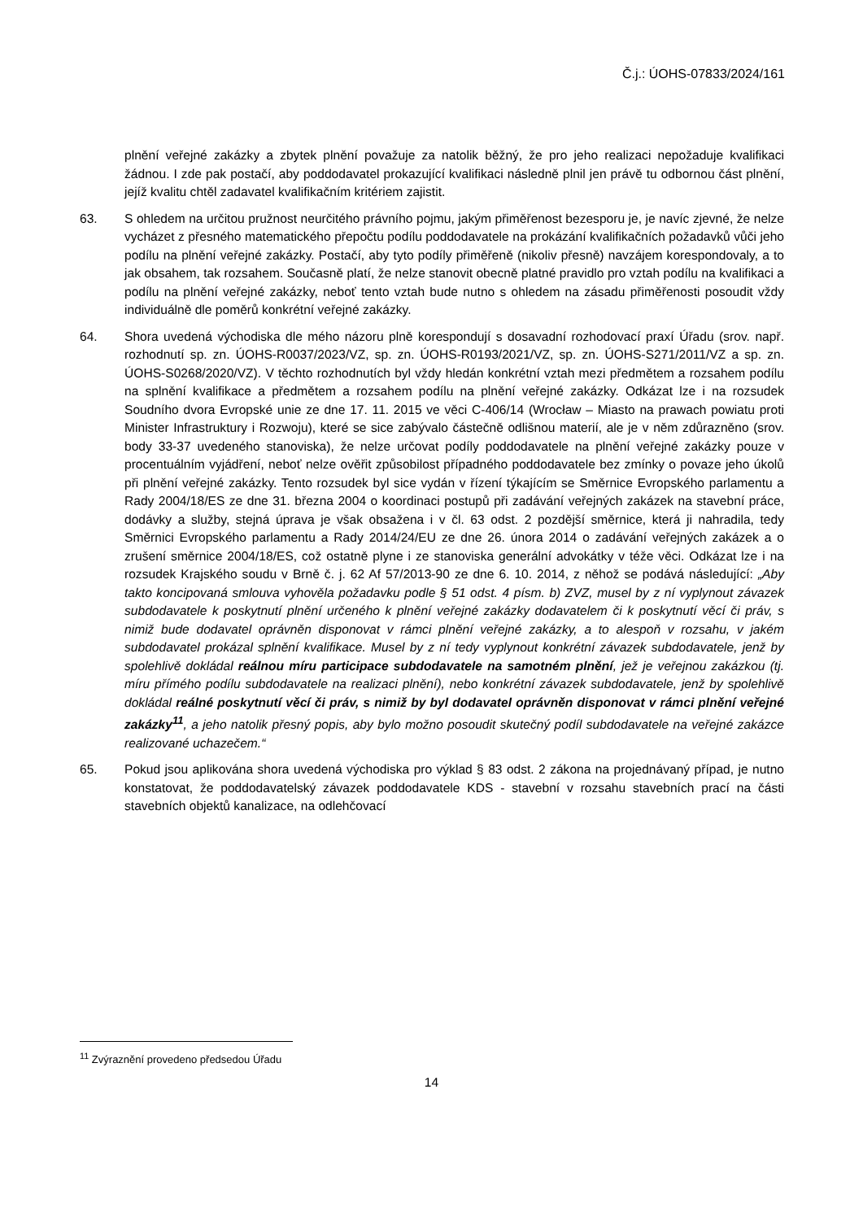Č.j.: ÚOHS-07833/2024/161
plnění veřejné zakázky a zbytek plnění považuje za natolik běžný, že pro jeho realizaci nepožaduje kvalifikaci žádnou. I zde pak postačí, aby poddodavatel prokazující kvalifikaci následně plnil jen právě tu odbornou část plnění, jejíž kvalitu chtěl zadavatel kvalifikačním kritériem zajistit.
63. S ohledem na určitou pružnost neurčitého právního pojmu, jakým přiměřenost bezesporu je, je navíc zjevné, že nelze vycházet z přesného matematického přepočtu podílu poddodavatele na prokázání kvalifikačních požadavků vůči jeho podílu na plnění veřejné zakázky. Postačí, aby tyto podíly přiměřeně (nikoliv přesně) navzájem korespondovaly, a to jak obsahem, tak rozsahem. Současně platí, že nelze stanovit obecně platné pravidlo pro vztah podílu na kvalifikaci a podílu na plnění veřejné zakázky, neboť tento vztah bude nutno s ohledem na zásadu přiměřenosti posoudit vždy individuálně dle poměrů konkrétní veřejné zakázky.
64. Shora uvedená východiska dle mého názoru plně korespondují s dosavadní rozhodovací praxí Úřadu (srov. např. rozhodnutí sp. zn. ÚOHS-R0037/2023/VZ, sp. zn. ÚOHS-R0193/2021/VZ, sp. zn. ÚOHS-S271/2011/VZ a sp. zn. ÚOHS-S0268/2020/VZ). V těchto rozhodnutích byl vždy hledán konkrétní vztah mezi předmětem a rozsahem podílu na splnění kvalifikace a předmětem a rozsahem podílu na plnění veřejné zakázky. Odkázat lze i na rozsudek Soudního dvora Evropské unie ze dne 17. 11. 2015 ve věci C-406/14 (Wrocław – Miasto na prawach powiatu proti Minister Infrastruktury i Rozwoju), které se sice zabývalo částečně odlišnou materií, ale je v něm zdůrazněno (srov. body 33-37 uvedeného stanoviska), že nelze určovat podíly poddodavatele na plnění veřejné zakázky pouze v procentuálním vyjádření, neboť nelze ověřit způsobilost případného poddodavatele bez zmínky o povaze jeho úkolů při plnění veřejné zakázky. Tento rozsudek byl sice vydán v řízení týkajícím se Směrnice Evropského parlamentu a Rady 2004/18/ES ze dne 31. března 2004 o koordinaci postupů při zadávání veřejných zakázek na stavební práce, dodávky a služby, stejná úprava je však obsažena i v čl. 63 odst. 2 pozdější směrnice, která ji nahradila, tedy Směrnici Evropského parlamentu a Rady 2014/24/EU ze dne 26. února 2014 o zadávání veřejných zakázek a o zrušení směrnice 2004/18/ES, což ostatně plyne i ze stanoviska generální advokátky v téže věci. Odkázat lze i na rozsudek Krajského soudu v Brně č. j. 62 Af 57/2013-90 ze dne 6. 10. 2014, z něhož se podává následující: „Aby takto koncipovaná smlouva vyhověla požadavku podle § 51 odst. 4 písm. b) ZVZ, musel by z ní vyplynout závazek subdodavatele k poskytnutí plnění určeného k plnění veřejné zakázky dodavatelem či k poskytnutí věcí či práv, s nimiž bude dodavatel oprávněn disponovat v rámci plnění veřejné zakázky, a to alespoň v rozsahu, v jakém subdodavatel prokázal splnění kvalifikace. Musel by z ní tedy vyplynout konkrétní závazek subdodavatele, jenž by spolehlivě dokládal reálnou míru participace subdodavatele na samotném plnění, jež je veřejnou zakázkou (tj. míru přímého podílu subdodavatele na realizaci plnění), nebo konkrétní závazek subdodavatele, jenž by spolehlivě dokládal reálné poskytnutí věcí či práv, s nimiž by byl dodavatel oprávněn disponovat v rámci plnění veřejné zakázky<sup>11</sup>, a jeho natolik přesný popis, aby bylo možno posoudit skutečný podíl subdodavatele na veřejné zakázce realizované uchazečem.“
65. Pokud jsou aplikována shora uvedená východiska pro výklad § 83 odst. 2 zákona na projednávaný případ, je nutno konstatovat, že poddodavatelský závazek poddodavatele KDS - stavební v rozsahu stavebních prací na části stavebních objektů kanalizace, na odlehčovací
<sup>11</sup> Zvýraznění provedeno předsedou Úřadu
14